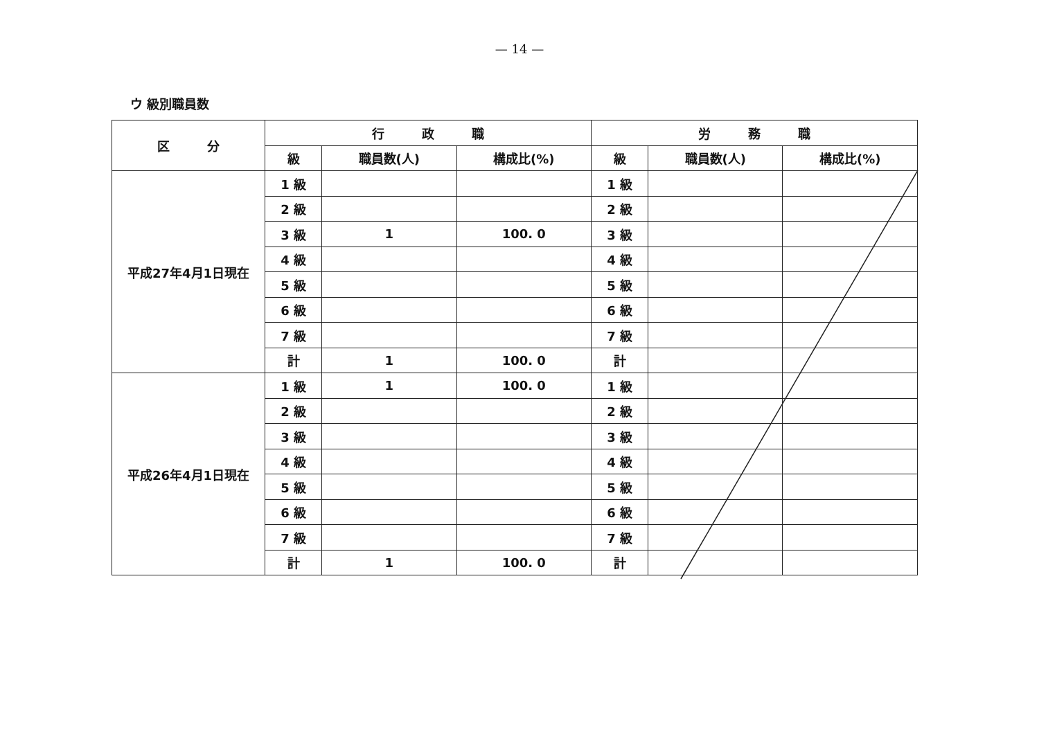— 14 —
ウ 級別職員数
| 区 分 | 行 政 職 | | | 労 務 職 | | |
| --- | --- | --- | --- | --- | --- | --- |
| | 級 | 職員数(人) | 構成比(%) | 級 | 職員数(人) | 構成比(%) |
| 平成27年4月1日現在 | 1 級 | | | 1 級 | | |
| | 2 級 | | | 2 級 | | |
| | 3 級 | 1 | 100. 0 | 3 級 | | |
| | 4 級 | | | 4 級 | | |
| | 5 級 | | | 5 級 | | |
| | 6 級 | | | 6 級 | | |
| | 7 級 | | | 7 級 | | |
| | 計 | 1 | 100. 0 | 計 | | |
| 平成26年4月1日現在 | 1 級 | 1 | 100. 0 | 1 級 | | |
| | 2 級 | | | 2 級 | | |
| | 3 級 | | | 3 級 | | |
| | 4 級 | | | 4 級 | | |
| | 5 級 | | | 5 級 | | |
| | 6 級 | | | 6 級 | | |
| | 7 級 | | | 7 級 | | |
| | 計 | 1 | 100. 0 | 計 | | |